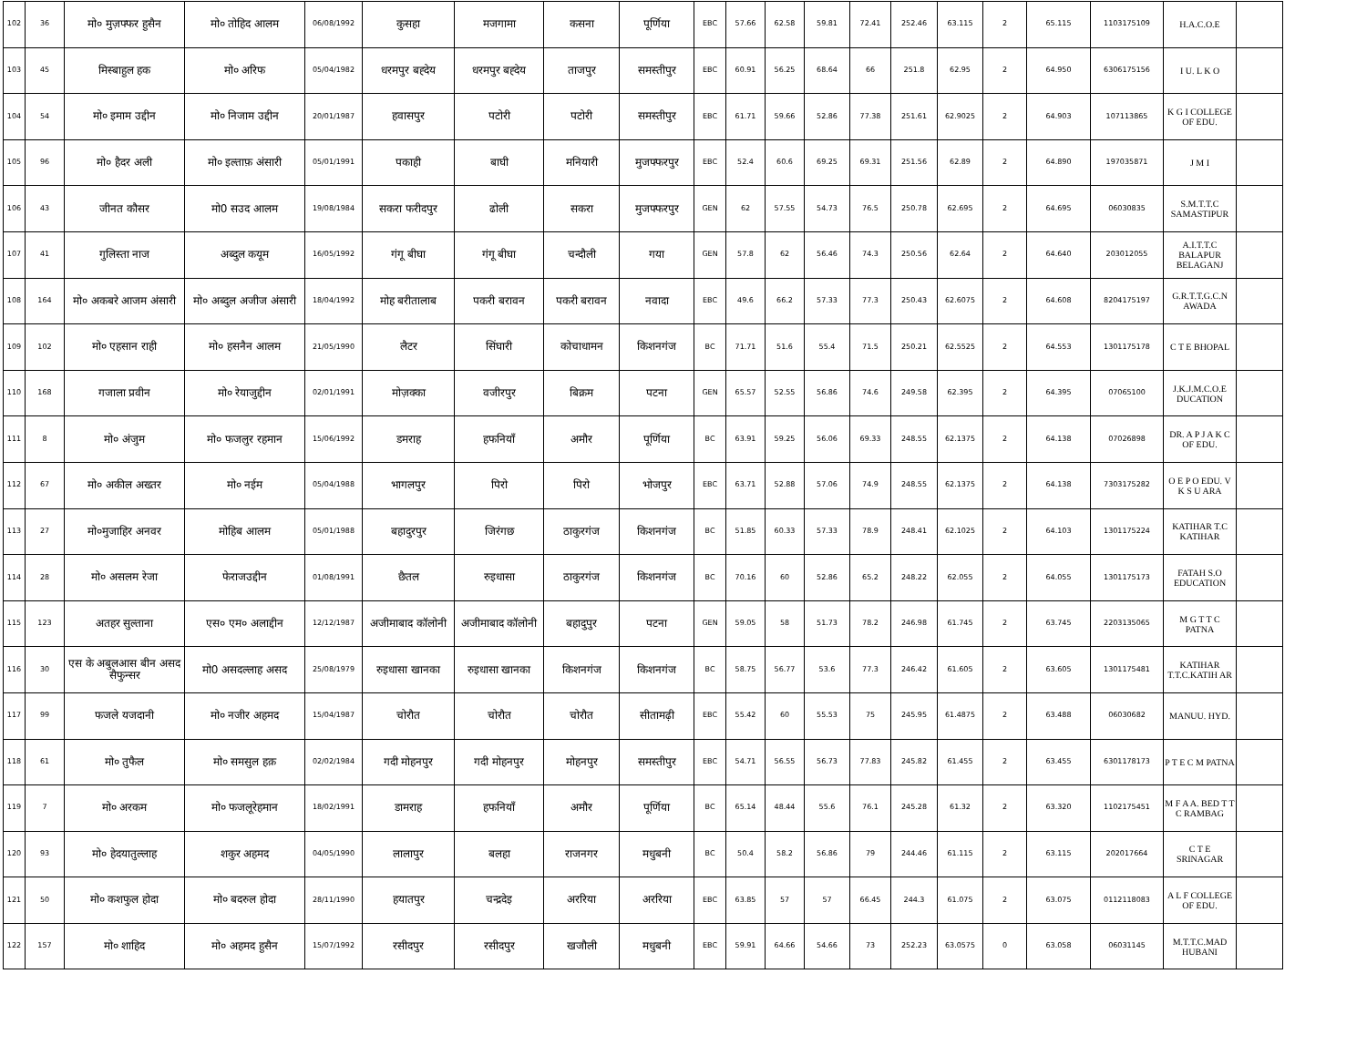| 102 | 36 | मो० मुज़फ्फर हुसैन | मो० तोहिद आलम | 06/08/1992 | कुसहा | मजगामा | कसना | पूर्णिया | EBC | 57.66 | 62.58 | 59.81 | 72.41 | 252.46 | 63.115 | 2 | 65.115 | 1103175109 | H.A.C.O.E | |
| 103 | 45 | मिस्बाहुल हक | मो० अरिफ | 05/04/1982 | धरमपुर बह्देय | धरमपुर बह्देय | ताजपुर | समस्तीपुर | EBC | 60.91 | 56.25 | 68.64 | 66 | 251.8 | 62.95 | 2 | 64.950 | 6306175156 | I U. L K O | |
| 104 | 54 | मो० इमाम उद्दीन | मो० निजाम उद्दीन | 20/01/1987 | हवासपुर | पटोरी | पटोरी | समस्तीपुर | EBC | 61.71 | 59.66 | 52.86 | 77.38 | 251.61 | 62.9025 | 2 | 64.903 | 107113865 | K G I COLLEGE OF EDU. | |
| 105 | 96 | मो० हैदर अली | मो० इल्ताफ़ अंसारी | 05/01/1991 | पकाही | बाघी | मनियारी | मुजफ्फरपुर | EBC | 52.4 | 60.6 | 69.25 | 69.31 | 251.56 | 62.89 | 2 | 64.890 | 197035871 | J M I | |
| 106 | 43 | जीनत कौसर | मो0 सउद आलम | 19/08/1984 | सकरा फरीदपुर | ढोली | सकरा | मुजफ्फरपुर | GEN | 62 | 57.55 | 54.73 | 76.5 | 250.78 | 62.695 | 2 | 64.695 | 06030835 | S.M.T.T.C SAMASTIPUR | |
| 107 | 41 | गुलिस्ता नाज | अब्दुल कयूम | 16/05/1992 | गंगू बीघा | गंगू बीघा | चन्दौली | गया | GEN | 57.8 | 62 | 56.46 | 74.3 | 250.56 | 62.64 | 2 | 64.640 | 203012055 | A.I.T.T.C BALAPUR BELAGANJ | |
| 108 | 164 | मो० अकबरे आजम अंसारी | मो० अब्दुल अजीज अंसारी | 18/04/1992 | मोह बरीतालाब | पकरी बरावन | पकरी बरावन | नवादा | EBC | 49.6 | 66.2 | 57.33 | 77.3 | 250.43 | 62.6075 | 2 | 64.608 | 8204175197 | G.R.T.T.G.C.N AWADA | |
| 109 | 102 | मो० एहसान राही | मो० हसनैन आलम | 21/05/1990 | लैटर | सिंघारी | कोचाधामन | किशनगंज | BC | 71.71 | 51.6 | 55.4 | 71.5 | 250.21 | 62.5525 | 2 | 64.553 | 1301175178 | C T E BHOPAL | |
| 110 | 168 | गजाला प्रवीन | मो० रेयाजुद्दीन | 02/01/1991 | मोज़क्का | वजीरपुर | बिक्रम | पटना | GEN | 65.57 | 52.55 | 56.86 | 74.6 | 249.58 | 62.395 | 2 | 64.395 | 07065100 | J.K.J.M.C.O.E DUCATION | |
| 111 | 8 | मो० अंजुम | मो० फजलुर रहमान | 15/06/1992 | डमराह | हफनियाँ | अमौर | पूर्णिया | BC | 63.91 | 59.25 | 56.06 | 69.33 | 248.55 | 62.1375 | 2 | 64.138 | 07026898 | DR. A P J A K C OF EDU. | |
| 112 | 67 | मो० अकील अख्तर | मो० नईम | 05/04/1988 | भागलपुर | पिरो | पिरो | भोजपुर | EBC | 63.71 | 52.88 | 57.06 | 74.9 | 248.55 | 62.1375 | 2 | 64.138 | 7303175282 | O E P O EDU. V K S U ARA | |
| 113 | 27 | मो०मुजाहिर अनवर | मोहिब आलम | 05/01/1988 | बहादुरपुर | जिरंगछ | ठाकुरगंज | किशनगंज | BC | 51.85 | 60.33 | 57.33 | 78.9 | 248.41 | 62.1025 | 2 | 64.103 | 1301175224 | KATIHAR T.C KATIHAR | |
| 114 | 28 | मो० असलम रेजा | फेराजउद्दीन | 01/08/1991 | छैतल | रुइधासा | ठाकुरगंज | किशनगंज | BC | 70.16 | 60 | 52.86 | 65.2 | 248.22 | 62.055 | 2 | 64.055 | 1301175173 | FATAH S.O EDUCATION | |
| 115 | 123 | अतहर सुल्ताना | एस० एम० अलाद्दीन | 12/12/1987 | अजीमाबाद कॉलोनी | अजीमाबाद कॉलोनी | बहादुपुर | पटना | GEN | 59.05 | 58 | 51.73 | 78.2 | 246.98 | 61.745 | 2 | 63.745 | 2203135065 | M G T T C PATNA | |
| 116 | 30 | एस के अबुलआस बीन असद सैफुन्सर | मो0 असदल्लाह असद | 25/08/1979 | रुइधासा खानका | रुइधासा खानका | किशनगंज | किशनगंज | BC | 58.75 | 56.77 | 53.6 | 77.3 | 246.42 | 61.605 | 2 | 63.605 | 1301175481 | KATIHAR T.T.C.KATIH AR | |
| 117 | 99 | फजले यजदानी | मो० नजीर अहमद | 15/04/1987 | चोरौत | चोरौत | चोरौत | सीतामढ़ी | EBC | 55.42 | 60 | 55.53 | 75 | 245.95 | 61.4875 | 2 | 63.488 | 06030682 | MANUU. HYD. | |
| 118 | 61 | मो० तुफैल | मो० समसुल हक़ | 02/02/1984 | गदी मोहनपुर | गदी मोहनपुर | मोहनपुर | समस्तीपुर | EBC | 54.71 | 56.55 | 56.73 | 77.83 | 245.82 | 61.455 | 2 | 63.455 | 6301178173 | P T E C M PATNA | |
| 119 | 7 | मो० अरकम | मो० फजलूरेहमान | 18/02/1991 | डामराह | हफनियाँ | अमौर | पूर्णिया | BC | 65.14 | 48.44 | 55.6 | 76.1 | 245.28 | 61.32 | 2 | 63.320 | 1102175451 | M F A A. BED T T C RAMBAG | |
| 120 | 93 | मो० हेदयातुल्लाह | शकुर अहमद | 04/05/1990 | लालापुर | बलहा | राजनगर | मधुबनी | BC | 50.4 | 58.2 | 56.86 | 79 | 244.46 | 61.115 | 2 | 63.115 | 202017664 | C T E SRINAGAR | |
| 121 | 50 | मो० कशफुल होदा | मो० बदरुल होदा | 28/11/1990 | हयातपुर | चन्द्रदेइ | अररिया | अररिया | EBC | 63.85 | 57 | 57 | 66.45 | 244.3 | 61.075 | 2 | 63.075 | 0112118083 | A L F COLLEGE OF EDU. | |
| 122 | 157 | मो० शाहिद | मो० अहमद हुसैन | 15/07/1992 | रसीदपुर | रसीदपुर | खजौली | मधुबनी | EBC | 59.91 | 64.66 | 54.66 | 73 | 252.23 | 63.0575 | 0 | 63.058 | 06031145 | M.T.T.C.MAD HUBANI | |